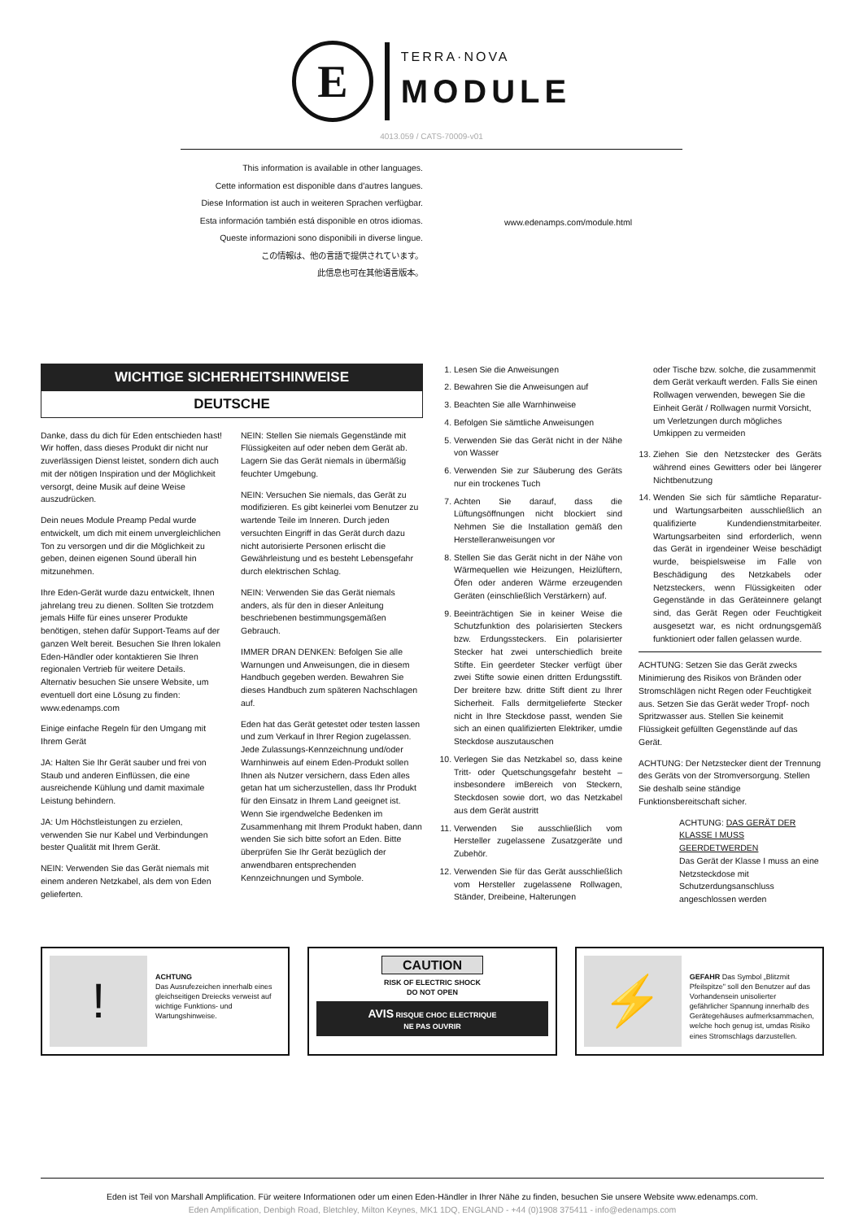E
TERRA·NOVA
MODULE
4013.059 / CATS-70009-v01
This information is available in other languages.
Cette information est disponible dans d'autres langues.
Diese Information ist auch in weiteren Sprachen verfügbar.
Esta información también está disponible en otros idiomas.
Queste informazioni sono disponibili in diverse lingue.
この情報は、他の言語で提供されています。
此信息也可在其他语言版本。
www.edenamps.com/module.html
WICHTIGE SICHERHEITSHINWEISE
DEUTSCHE
Danke, dass du dich für Eden entschieden hast! Wir hoffen, dass dieses Produkt dir nicht nur zuverlässigen Dienst leistet, sondern dich auch mit der nötigen Inspiration und der Möglichkeit versorgt, deine Musik auf deine Weise auszudrücken.
Dein neues Module Preamp Pedal wurde entwickelt, um dich mit einem unvergleichlichen Ton zu versorgen und dir die Möglichkeit zu geben, deinen eigenen Sound überall hin mitzunehmen.
Ihre Eden-Gerät wurde dazu entwickelt, Ihnen jahrelang treu zu dienen. Sollten Sie trotzdem jemals Hilfe für eines unserer Produkte benötigen, stehen dafür Support-Teams auf der ganzen Welt bereit. Besuchen Sie Ihren lokalen Eden-Händler oder kontaktieren Sie Ihren regionalen Vertrieb für weitere Details. Alternativ besuchen Sie unsere Website, um eventuell dort eine Lösung zu finden: www.edenamps.com
Einige einfache Regeln für den Umgang mit Ihrem Gerät
JA: Halten Sie Ihr Gerät sauber und frei von Staub und anderen Einflüssen, die eine ausreichende Kühlung und damit maximale Leistung behindern.
JA: Um Höchstleistungen zu erzielen, verwenden Sie nur Kabel und Verbindungen bester Qualität mit Ihrem Gerät.
NEIN: Verwenden Sie das Gerät niemals mit einem anderen Netzkabel, als dem von Eden gelieferten.
NEIN: Stellen Sie niemals Gegenstände mit Flüssigkeiten auf oder neben dem Gerät ab. Lagern Sie das Gerät niemals in übermäßig feuchter Umgebung.
NEIN: Versuchen Sie niemals, das Gerät zu modifizieren. Es gibt keinerlei vom Benutzer zu wartende Teile im Inneren. Durch jeden versuchten Eingriff in das Gerät durch dazu nicht autorisierte Personen erlischt die Gewährleistung und es besteht Lebensgefahr durch elektrischen Schlag.
NEIN: Verwenden Sie das Gerät niemals anders, als für den in dieser Anleitung beschriebenen bestimmungsgemäßen Gebrauch.
IMMER DRAN DENKEN: Befolgen Sie alle Warnungen und Anweisungen, die in diesem Handbuch gegeben werden. Bewahren Sie dieses Handbuch zum späteren Nachschlagen auf.
Eden hat das Gerät getestet oder testen lassen und zum Verkauf in Ihrer Region zugelassen. Jede Zulassungs-Kennzeichnung und/oder Warnhinweis auf einem Eden-Produkt sollen Ihnen als Nutzer versichern, dass Eden alles getan hat um sicherzustellen, dass Ihr Produkt für den Einsatz in Ihrem Land geeignet ist. Wenn Sie irgendwelche Bedenken im Zusammenhang mit Ihrem Produkt haben, dann wenden Sie sich bitte sofort an Eden. Bitte überprüfen Sie Ihr Gerät bezüglich der anwendbaren entsprechenden Kennzeichnungen und Symbole.
1. Lesen Sie die Anweisungen
2. Bewahren Sie die Anweisungen auf
3. Beachten Sie alle Warnhinweise
4. Befolgen Sie sämtliche Anweisungen
5. Verwenden Sie das Gerät nicht in der Nähe von Wasser
6. Verwenden Sie zur Säuberung des Geräts nur ein trockenes Tuch
7. Achten Sie darauf, dass die Lüftungsöffnungen nicht blockiert sind Nehmen Sie die Installation gemäß den Herstelleranweisungen vor
8. Stellen Sie das Gerät nicht in der Nähe von Wärmequellen wie Heizungen, Heizlüftern, Öfen oder anderen Wärme erzeugenden Geräten (einschließlich Verstärkern) auf.
9. Beeinträchtigen Sie in keiner Weise die Schutzfunktion des polarisierten Steckers bzw. Erdungssteckers. Ein polarisierter Stecker hat zwei unterschiedlich breite Stifte. Ein geerdeter Stecker verfügt über zwei Stifte sowie einen dritten Erdungsstift. Der breitere bzw. dritte Stift dient zu Ihrer Sicherheit. Falls dermitgelieferte Stecker nicht in Ihre Steckdose passt, wenden Sie sich an einen qualifizierten Elektriker, umdie Steckdose auszutauschen
10. Verlegen Sie das Netzkabel so, dass keine Tritt- oder Quetschungsgefahr besteht – insbesondere imBereich von Steckern, Steckdosen sowie dort, wo das Netzkabel aus dem Gerät austritt
11. Verwenden Sie ausschließlich vom Hersteller zugelassene Zusatzgeräte und Zubehör.
12. Verwenden Sie für das Gerät ausschließlich vom Hersteller zugelassene Rollwagen, Ständer, Dreibeine, Halterungen
oder Tische bzw. solche, die zusammenmit dem Gerät verkauft werden. Falls Sie einen Rollwagen verwenden, bewegen Sie die Einheit Gerät / Rollwagen nurmit Vorsicht, um Verletzungen durch mögliches Umkippen zu vermeiden
13. Ziehen Sie den Netzstecker des Geräts während eines Gewitters oder bei längerer Nichtbenutzung
14. Wenden Sie sich für sämtliche Reparatur- und Wartungsarbeiten ausschließlich an qualifizierte Kundendienstmitarbeiter. Wartungsarbeiten sind erforderlich, wenn das Gerät in irgendeiner Weise beschädigt wurde, beispielsweise im Falle von Beschädigung des Netzkabels oder Netzsteckers, wenn Flüssigkeiten oder Gegenstände in das Geräteinnere gelangt sind, das Gerät Regen oder Feuchtigkeit ausgesetzt war, es nicht ordnungsgemäß funktioniert oder fallen gelassen wurde.
ACHTUNG: Setzen Sie das Gerät zwecks Minimierung des Risikos von Bränden oder Stromschlägen nicht Regen oder Feuchtigkeit aus. Setzen Sie das Gerät weder Tropf- noch Spritzwasser aus. Stellen Sie keinemit Flüssigkeit gefüllten Gegenstände auf das Gerät.
ACHTUNG: Der Netzstecker dient der Trennung des Geräts von der Stromversorgung. Stellen Sie deshalb seine ständige Funktionsbereitschaft sicher.
ACHTUNG: DAS GERÄT DER KLASSE I MUSS GEERDETWERDEN
Das Gerät der Klasse I muss an eine Netzsteckdose mit Schutzerdungsanschluss angeschlossen werden
!
ACHTUNG
Das Ausrufezeichen innerhalb eines gleichseitigen Dreiecks verweist auf wichtige Funktions- und Wartungshinweise.
CAUTION
RISK OF ELECTRIC SHOCK
DO NOT OPEN
AVIS RISQUE CHOC ELECTRIQUE
NE PAS OUVRIR
⚡
GEFAHR Das Symbol „Blitzmit Pfeilspitze" soll den Benutzer auf das Vorhandensein unisolierter gefährlicher Spannung innerhalb des Gerätegehäuses aufmerksammachen, welche hoch genug ist, umdas Risiko eines Stromschlags darzustellen.
Eden ist Teil von Marshall Amplification. Für weitere Informationen oder um einen Eden-Händler in Ihrer Nähe zu finden, besuchen Sie unsere Website www.edenamps.com.
Eden Amplification, Denbigh Road, Bletchley, Milton Keynes, MK1 1DQ, ENGLAND - +44 (0)1908 375411 - info@edenamps.com